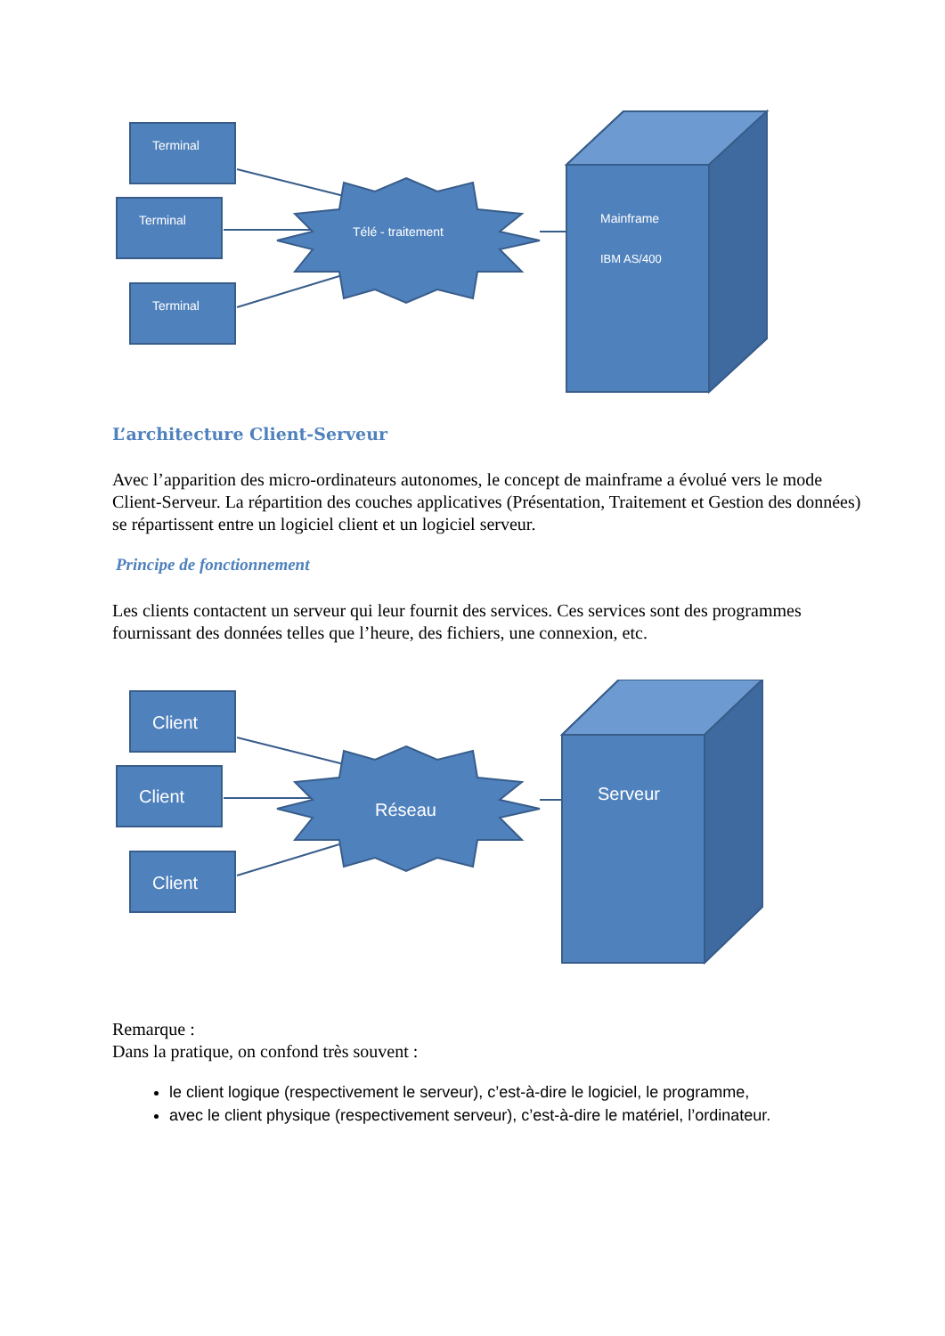Terminal
Terminal
Terminal
Télé - traitement
Mainframe
IBM AS/400
L’architecture Client-Serveur
Avec l’apparition des micro-ordinateurs autonomes, le concept de mainframe a évolué vers le mode Client-Serveur. La répartition des couches applicatives (Présentation, Traitement et Gestion des données) se répartissent entre un logiciel client et un logiciel serveur.
Principe de fonctionnement
Les clients contactent un serveur qui leur fournit des services. Ces services sont des programmes fournissant des données telles que l’heure, des fichiers, une connexion, etc.
Client
Client
Client
Réseau
Serveur
Remarque :
Dans la pratique, on confond très souvent :
le client logique (respectivement le serveur), c’est-à-dire le logiciel, le programme,
avec le client physique (respectivement serveur), c’est-à-dire le matériel, l’ordinateur.